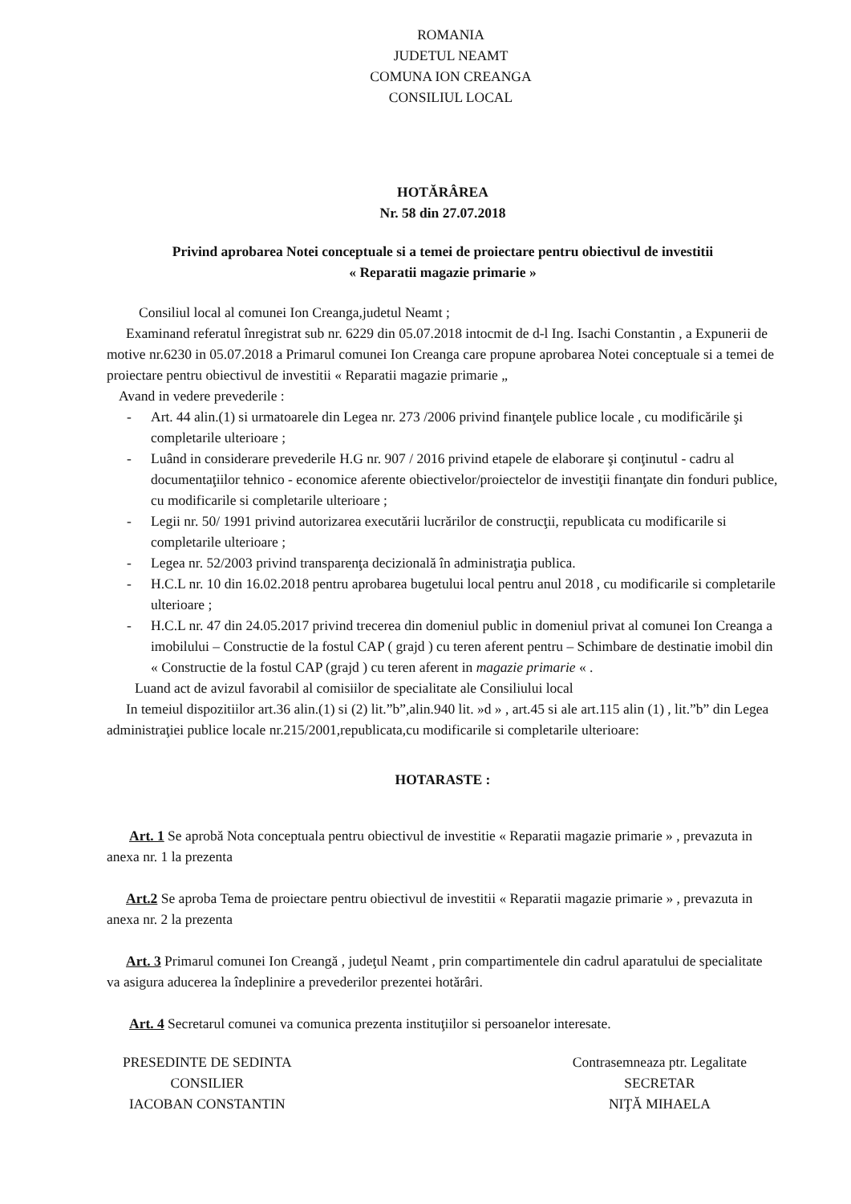ROMANIA
JUDETUL NEAMT
COMUNA ION CREANGA
CONSILIUL LOCAL
HOTĂRÂREA
Nr. 58 din 27.07.2018
Privind aprobarea Notei conceptuale si a temei de proiectare pentru obiectivul de investitii
« Reparatii magazie primarie »
Consiliul local al comunei Ion Creanga,judetul Neamt ;
Examinand referatul înregistrat sub nr. 6229 din 05.07.2018 intocmit de d-l Ing. Isachi Constantin , a Expunerii de motive nr.6230 in 05.07.2018 a Primarul comunei Ion Creanga care propune aprobarea Notei conceptuale si a temei de proiectare pentru obiectivul de investitii « Reparatii magazie primarie „
Avand in vedere prevederile :
- Art. 44 alin.(1) si urmatoarele din Legea nr. 273 /2006 privind finanţele publice locale , cu modificările şi completarile ulterioare ;
- Luând in considerare prevederile H.G nr. 907 / 2016 privind etapele de elaborare şi conţinutul - cadru al documentaţiilor tehnico - economice aferente obiectivelor/proiectelor de investiţii finanţate din fonduri publice, cu modificarile si completarile ulterioare ;
- Legii nr. 50/ 1991 privind autorizarea executării lucrărilor de construcţii, republicata cu modificarile si completarile ulterioare ;
- Legea nr. 52/2003 privind transparenţa decizională în administraţia publica.
- H.C.L nr. 10 din 16.02.2018 pentru aprobarea bugetului local pentru anul 2018 , cu modificarile si completarile ulterioare ;
- H.C.L nr. 47 din 24.05.2017 privind trecerea din domeniul public in domeniul privat al comunei Ion Creanga a imobilului – Constructie de la fostul CAP ( grajd ) cu teren aferent pentru – Schimbare de destinatie imobil din « Constructie de la fostul CAP (grajd ) cu teren aferent in magazie primarie « .
Luand act de avizul favorabil al comisiilor de specialitate ale Consiliului local
In temeiul dispozitiilor art.36 alin.(1) si (2) lit.”b”,alin.940 lit. »d » , art.45 si ale art.115 alin (1) , lit.”b” din Legea administraţiei publice locale nr.215/2001,republicata,cu modificarile si completarile ulterioare:
HOTARASTE :
Art. 1 Se aprobă Nota conceptuala pentru obiectivul de investitie « Reparatii magazie primarie » , prevazuta in anexa nr. 1 la prezenta
Art.2 Se aproba Tema de proiectare pentru obiectivul de investitii « Reparatii magazie primarie » , prevazuta in anexa nr. 2 la prezenta
Art. 3 Primarul comunei Ion Creangă , judeţul Neamt , prin compartimentele din cadrul aparatului de specialitate va asigura aducerea la îndeplinire a prevederilor prezentei hotărâri.
Art. 4 Secretarul comunei va comunica prezenta instituţiilor si persoanelor interesate.
PRESEDINTE DE SEDINTA
CONSILIER
IACOBAN CONSTANTIN
Contrasemneaza ptr. Legalitate
SECRETAR
NIŢĂ MIHAELA